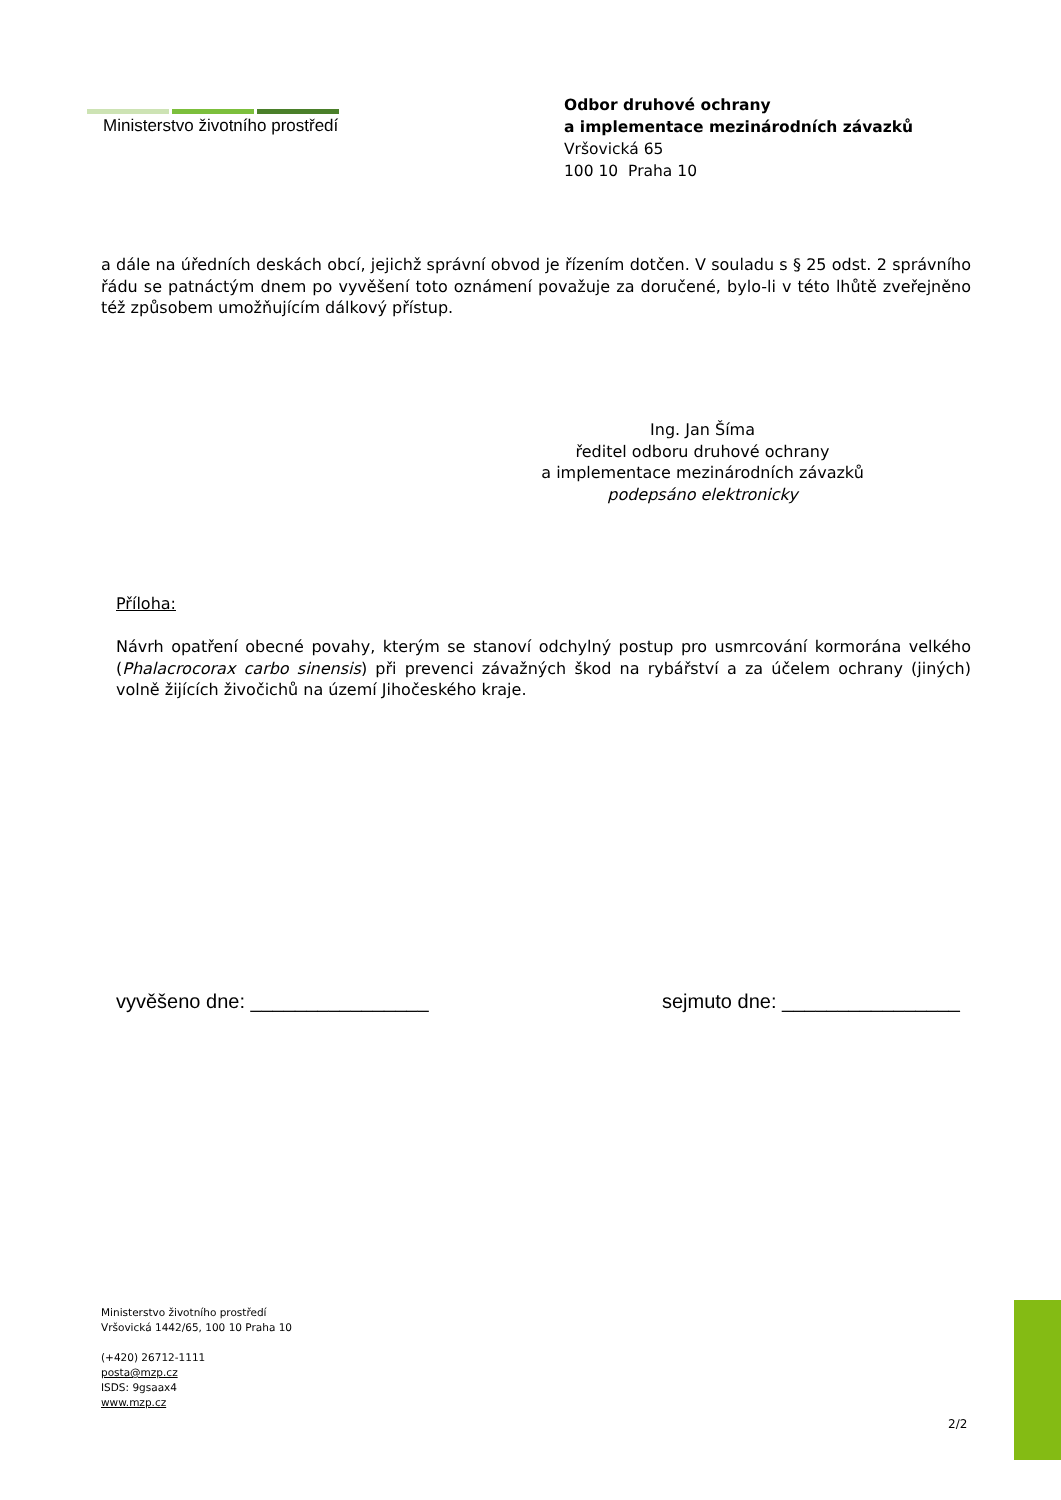Ministerstvo životního prostředí
Odbor druhové ochrany
a implementace mezinárodních závazků
Vršovická 65
100 10 Praha 10
a dále na úředních deskách obcí, jejichž správní obvod je řízením dotčen. V souladu s § 25 odst. 2 správního řádu se patnáctým dnem po vyvěšení toto oznámení považuje za doručené, bylo-li v této lhůtě zveřejněno též způsobem umožňujícím dálkový přístup.
Ing. Jan Šíma
ředitel odboru druhové ochrany
a implementace mezinárodních závazků
podepsáno elektronicky
Příloha:
Návrh opatření obecné povahy, kterým se stanoví odchylný postup pro usmrcování kormorána velkého (Phalacrocorax carbo sinensis) při prevenci závažných škod na rybářství a za účelem ochrany (jiných) volně žijících živočichů na území Jihočeského kraje.
vyvěšeno dne: ________________ sejmuto dne: ________________
Ministerstvo životního prostředí
Vršovická 1442/65, 100 10 Praha 10
(+420) 26712-1111
posta@mzp.cz
ISDS: 9gsaax4
www.mzp.cz
2/2